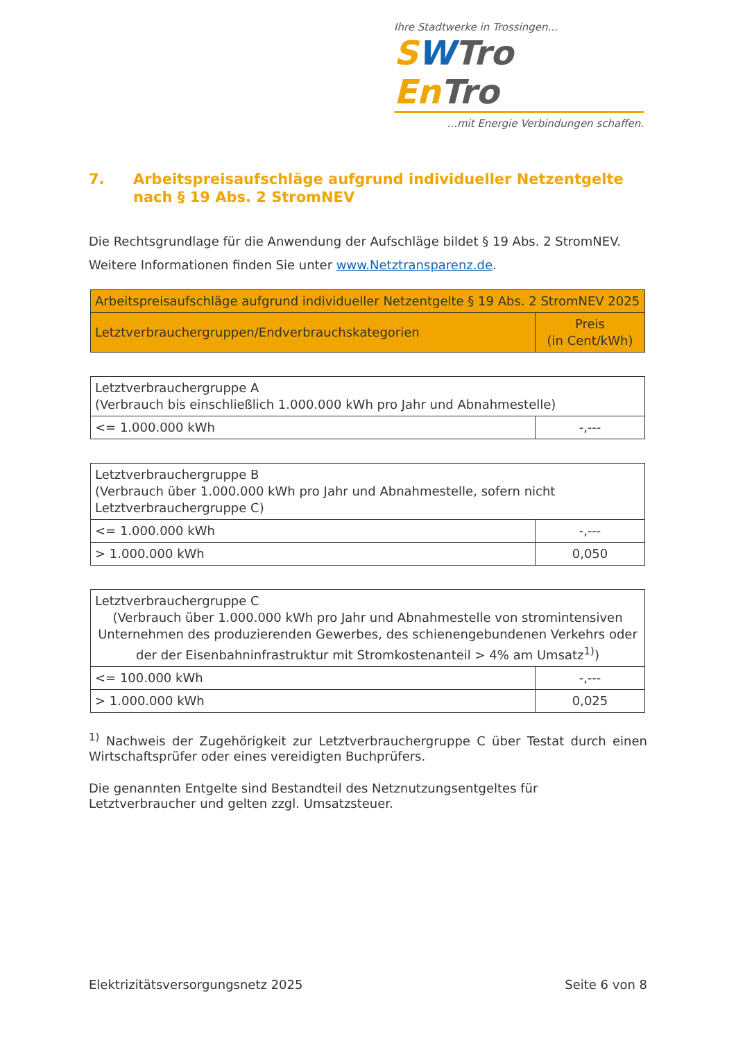Ihre Stadtwerke in Trossingen...
SWTro En Tro
...mit Energie Verbindungen schaffen.
7. Arbeitspreisaufschläge aufgrund individueller Netzentgelte nach § 19 Abs. 2 StromNEV
Die Rechtsgrundlage für die Anwendung der Aufschläge bildet § 19 Abs. 2 StromNEV.
Weitere Informationen finden Sie unter www.Netztransparenz.de.
| Arbeitspreisaufschläge aufgrund individueller Netzentgelte § 19 Abs. 2 StromNEV 2025 | |
| --- | --- |
| Letztverbrauchergruppen/Endverbrauchskategorien | Preis (in Cent/kWh) |
| Letztverbrauchergruppe A (Verbrauch bis einschließlich 1.000.000 kWh pro Jahr und Abnahmestelle) | |
| <= 1.000.000 kWh | -,--- |
| Letztverbrauchergruppe B (Verbrauch über 1.000.000 kWh pro Jahr und Abnahmestelle, sofern nicht Letztverbrauchergruppe C) | |
| <= 1.000.000 kWh | -,--- |
| > 1.000.000 kWh | 0,050 |
| Letztverbrauchergruppe C (Verbrauch über 1.000.000 kWh pro Jahr und Abnahmestelle von stromintensiven Unternehmen des produzierenden Gewerbes, des schienengebundenen Verkehrs oder der der Eisenbahninfrastruktur mit Stromkostenanteil > 4% am Umsatz<sup>1)</sup>) | |
| <= 100.000 kWh | -,--- |
| > 1.000.000 kWh | 0,025 |
<sup>1)</sup> Nachweis der Zugehörigkeit zur Letztverbrauchergruppe C über Testat durch einen Wirtschaftsprüfer oder eines vereidigten Buchprüfers.
Die genannten Entgelte sind Bestandteil des Netznutzungsentgeltes für Letztverbraucher und gelten zzgl. Umsatzsteuer.
Elektrizitätsversorgungsnetz 2025 Seite 6 von 8